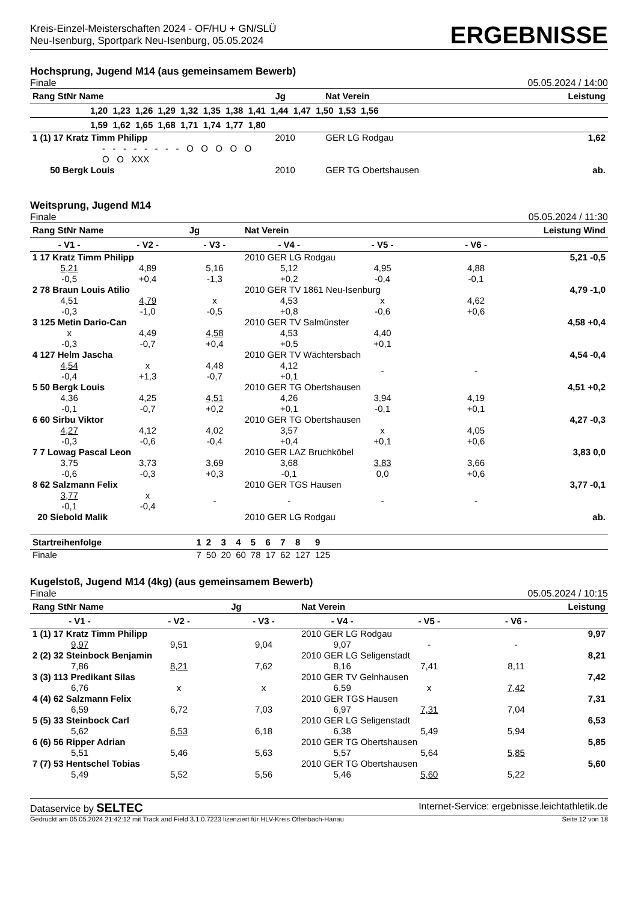Kreis-Einzel-Meisterschaften 2024 - OF/HU + GN/SLÜ
Neu-Isenburg, Sportpark Neu-Isenburg, 05.05.2024
ERGEBNISSE
Hochsprung, Jugend M14 (aus gemeinsamem Bewerb)
Finale 05.05.2024 / 14:00
| Rang StNr Name | Jg | Nat Verein | Leistung |
| --- | --- | --- | --- |
| 1,20 1,23 1,26 1,29 1,32 1,35 1,38 1,41 1,44 1,47 1,50 1,53 1,56 | | | |
| 1,59 1,62 1,65 1,68 1,71 1,74 1,77 1,80 | | | |
| 1 (1) 17 Kratz Timm Philipp | 2010 | GER LG Rodgau | 1,62 |
| - - - - - - - - O O O O O O O XXX | | | |
| 50 Bergk Louis | 2010 | GER TG Obertshausen | ab. |
Weitsprung, Jugend M14
Finale 05.05.2024 / 11:30
| Rang StNr Name | | Jg | Nat Verein | | Leistung Wind | |
| --- | --- | --- | --- | --- | --- | --- |
| - V1 - | - V2 - | - V3 - | - V4 - | - V5 - | - V6 - | |
| 1 17 Kratz Timm Philipp | | | 2010 GER LG Rodgau | | | 5,21 -0,5 |
| 5,21 -0,5 | 4,89 +0,4 | 5,16 -1,3 | 5,12 +0,2 | 4,95 -0,4 | 4,88 -0,1 | |
| 2 78 Braun Louis Atilio | | | 2010 GER TV 1861 Neu-Isenburg | | | 4,79 -1,0 |
| 4,51 -0,3 | 4,79 -1,0 | x -0,5 | 4,53 +0,8 | x -0,6 | 4,62 +0,6 | |
| 3 125 Metin Dario-Can | | | 2010 GER TV Salmünster | | | 4,58 +0,4 |
| x -0,3 | 4,49 -0,7 | 4,58 +0,4 | 4,53 +0,5 | 4,40 +0,1 | | |
| 4 127 Helm Jascha | | | 2010 GER TV Wächtersbach | | | 4,54 -0,4 |
| 4,54 -0,4 | x +1,3 | 4,48 -0,7 | 4,12 +0,1 | - | - | |
| 5 50 Bergk Louis | | | 2010 GER TG Obertshausen | | | 4,51 +0,2 |
| 4,36 -0,1 | 4,25 -0,7 | 4,51 +0,2 | 4,26 +0,1 | 3,94 -0,1 | 4,19 +0,1 | |
| 6 60 Sirbu Viktor | | | 2010 GER TG Obertshausen | | | 4,27 -0,3 |
| 4,27 -0,3 | 4,12 -0,6 | 4,02 -0,4 | 3,57 +0,4 | x +0,1 | 4,05 +0,6 | |
| 7 7 Lowag Pascal Leon | | | 2010 GER LAZ Bruchköbel | | | 3,83 0,0 |
| 3,75 -0,6 | 3,73 -0,3 | 3,69 +0,3 | 3,68 -0,1 | 3,83 0,0 | 3,66 +0,6 | |
| 8 62 Salzmann Felix | | | 2010 GER TGS Hausen | | | 3,77 -0,1 |
| 3,77 -0,1 | x -0,4 | - | - | - | - | |
| 20 Siebold Malik | | | 2010 GER LG Rodgau | | | ab. |
| Startreihenfolge | 1 | 2 | 3 | 4 | 5 | 6 | 7 | 8 | 9 |
| --- | --- | --- | --- | --- | --- | --- | --- | --- | --- |
| Finale | 7 | 50 | 20 | 60 | 78 | 17 | 62 | 127 | 125 |
Kugelstoß, Jugend M14 (4kg) (aus gemeinsamem Bewerb)
Finale 05.05.2024 / 10:15
| Rang StNr Name | | Jg | Nat Verein | | Leistung | |
| --- | --- | --- | --- | --- | --- | --- |
| - V1 - | - V2 - | - V3 - | - V4 - | - V5 - | - V6 - | |
| 1 (1) 17 Kratz Timm Philipp | | | 2010 GER LG Rodgau | | | 9,97 |
| 9,97 | 9,51 | 9,04 | 9,07 | - | - | |
| 2 (2) 32 Steinbock Benjamin | | | 2010 GER LG Seligenstadt | | | 8,21 |
| 7,86 | 8,21 | 7,62 | 8,16 | 7,41 | 8,11 | |
| 3 (3) 113 Predikant Silas | | | 2010 GER TV Gelnhausen | | | 7,42 |
| 6,76 | x | x | 6,59 | x | 7,42 | |
| 4 (4) 62 Salzmann Felix | | | 2010 GER TGS Hausen | | | 7,31 |
| 6,59 | 6,72 | 7,03 | 6,97 | 7,31 | 7,04 | |
| 5 (5) 33 Steinbock Carl | | | 2010 GER LG Seligenstadt | | | 6,53 |
| 5,62 | 6,53 | 6,18 | 6,38 | 5,49 | 5,94 | |
| 6 (6) 56 Ripper Adrian | | | 2010 GER TG Obertshausen | | | 5,85 |
| 5,51 | 5,46 | 5,63 | 5,57 | 5,64 | 5,85 | |
| 7 (7) 53 Hentschel Tobias | | | 2010 GER TG Obertshausen | | | 5,60 |
| 5,49 | 5,52 | 5,56 | 5,46 | 5,60 | 5,22 | |
Dataservice by SELTEC Internet-Service: ergebnisse.leichtathletik.de
Gedruckt am 05.05.2024 21:42:12 mit Track and Field 3.1.0.7223 lizenziert für HLV-Kreis Offenbach-Hanau Seite 12 von 18